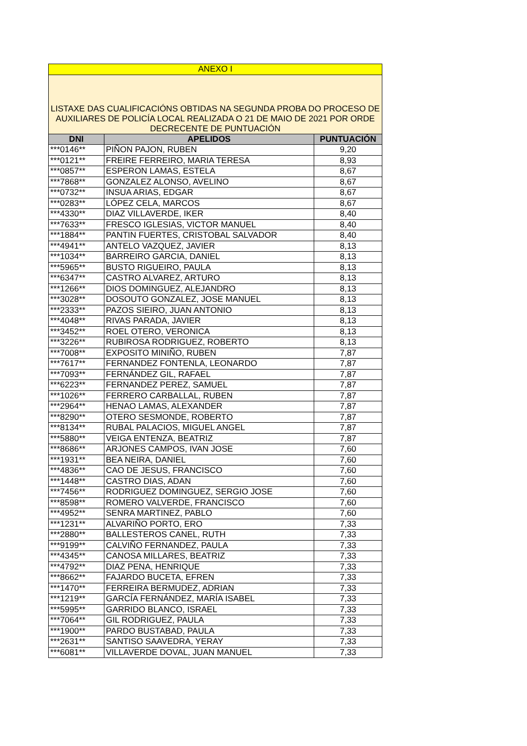| ANEXO I | | |
| --- | --- | --- |
| LISTAXE DAS CUALIFICACIÓNS OBTIDAS NA SEGUNDA PROBA DO PROCESO DE AUXILIARES DE POLICÍA LOCAL REALIZADA O 21 DE MAIO DE 2021 POR ORDE DECRECENTE DE PUNTUACIÓN | | |
| DNI | APELIDOS | PUNTUACIÓN |
| ***0146** | PIÑON PAJON, RUBEN | 9,20 |
| ***0121** | FREIRE FERREIRO, MARIA TERESA | 8,93 |
| ***0857** | ESPERON LAMAS, ESTELA | 8,67 |
| ***7868** | GONZALEZ ALONSO, AVELINO | 8,67 |
| ***0732** | INSUA ARIAS, EDGAR | 8,67 |
| ***0283** | LÓPEZ CELA, MARCOS | 8,67 |
| ***4330** | DIAZ VILLAVERDE, IKER | 8,40 |
| ***7633** | FRESCO IGLESIAS, VICTOR MANUEL | 8,40 |
| ***1884** | PANTIN FUERTES, CRISTOBAL SALVADOR | 8,40 |
| ***4941** | ANTELO VAZQUEZ, JAVIER | 8,13 |
| ***1034** | BARREIRO GARCIA, DANIEL | 8,13 |
| ***5965** | BUSTO RIGUEIRO, PAULA | 8,13 |
| ***6347** | CASTRO ALVAREZ, ARTURO | 8,13 |
| ***1266** | DIOS DOMINGUEZ, ALEJANDRO | 8,13 |
| ***3028** | DOSOUTO GONZALEZ, JOSE MANUEL | 8,13 |
| ***2333** | PAZOS SIEIRO, JUAN ANTONIO | 8,13 |
| ***4048** | RIVAS PARADA, JAVIER | 8,13 |
| ***3452** | ROEL OTERO, VERONICA | 8,13 |
| ***3226** | RUBIROSA RODRIGUEZ, ROBERTO | 8,13 |
| ***7008** | EXPOSITO MINIÑO, RUBEN | 7,87 |
| ***7617** | FERNANDEZ FONTENLA, LEONARDO | 7,87 |
| ***7093** | FERNÁNDEZ GIL, RAFAEL | 7,87 |
| ***6223** | FERNANDEZ PEREZ, SAMUEL | 7,87 |
| ***1026** | FERRERO CARBALLAL, RUBEN | 7,87 |
| ***2964** | HENAO LAMAS, ALEXANDER | 7,87 |
| ***8290** | OTERO SESMONDE, ROBERTO | 7,87 |
| ***8134** | RUBAL PALACIOS, MIGUEL ANGEL | 7,87 |
| ***5880** | VEIGA ENTENZA, BEATRIZ | 7,87 |
| ***8686** | ARJONES CAMPOS, IVAN JOSE | 7,60 |
| ***1931** | BEA NEIRA, DANIEL | 7,60 |
| ***4836** | CAO DE JESUS, FRANCISCO | 7,60 |
| ***1448** | CASTRO DIAS, ADAN | 7,60 |
| ***7456** | RODRIGUEZ DOMINGUEZ, SERGIO JOSE | 7,60 |
| ***8598** | ROMERO VALVERDE, FRANCISCO | 7,60 |
| ***4952** | SENRA MARTINEZ, PABLO | 7,60 |
| ***1231** | ALVARIÑO PORTO, ERO | 7,33 |
| ***2880** | BALLESTEROS CANEL, RUTH | 7,33 |
| ***9199** | CALVIÑO FERNANDEZ, PAULA | 7,33 |
| ***4345** | CANOSA MILLARES, BEATRIZ | 7,33 |
| ***4792** | DIAZ PENA, HENRIQUE | 7,33 |
| ***8662** | FAJARDO BUCETA, EFREN | 7,33 |
| ***1470** | FERREIRA BERMUDEZ, ADRIAN | 7,33 |
| ***1219** | GARCÍA FERNÁNDEZ, MARÍA ISABEL | 7,33 |
| ***5995** | GARRIDO BLANCO, ISRAEL | 7,33 |
| ***7064** | GIL RODRIGUEZ, PAULA | 7,33 |
| ***1900** | PARDO BUSTABAD, PAULA | 7,33 |
| ***2631** | SANTISO SAAVEDRA, YERAY | 7,33 |
| ***6081** | VILLAVERDE DOVAL, JUAN MANUEL | 7,33 |